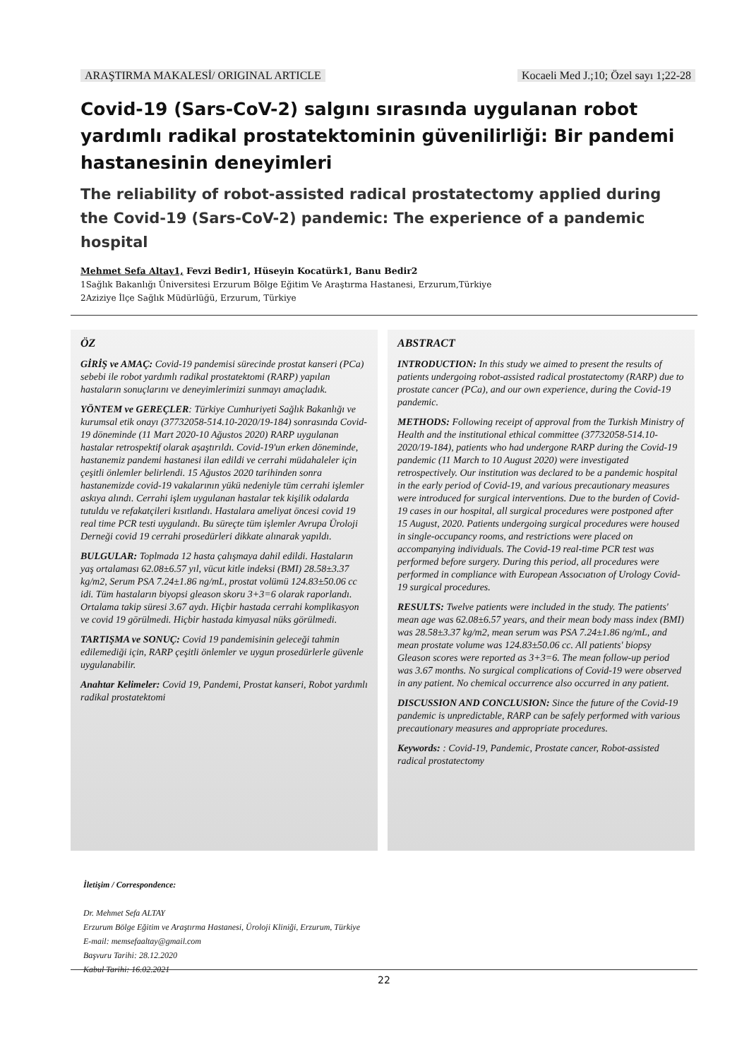ARAŞTIRMA MAKALESİ/ ORIGINAL ARTICLE Kocaeli Med J.;10; Özel sayı 1;22-28
Covid-19 (Sars-CoV-2) salgını sırasında uygulanan robot yardımlı radikal prostatektominin güvenilirliği: Bir pandemi hastanesinin deneyimleri
The reliability of robot-assisted radical prostatectomy applied during the Covid-19 (Sars-CoV-2) pandemic: The experience of a pandemic hospital
Mehmet Sefa Altay1, Fevzi Bedir1, Hüseyin Kocatürk1, Banu Bedir2
1Sağlık Bakanlığı Üniversitesi Erzurum Bölge Eğitim Ve Araştırma Hastanesi, Erzurum,Türkiye
2Aziziye İlçe Sağlık Müdürlüğü, Erzurum, Türkiye
ÖZ
GİRİŞ ve AMAÇ: Covid-19 pandemisi sürecinde prostat kanseri (PCa) sebebi ile robot yardımlı radikal prostatektomi (RARP) yapılan hastaların sonuçlarını ve deneyimlerimizi sunmayı amaçladık.
YÖNTEM ve GEREÇLER: Türkiye Cumhuriyeti Sağlık Bakanlığı ve kurumsal etik onayı (37732058-514.10-2020/19-184) sonrasında Covid-19 döneminde (11 Mart 2020-10 Ağustos 2020) RARP uygulanan hastalar retrospektif olarak aşaştırıldı. Covid-19'un erken döneminde, hastanemiz pandemi hastanesi ilan edildi ve cerrahi müdahaleler için çeşitli önlemler belirlendi. 15 Ağustos 2020 tarihinden sonra hastanemizde covid-19 vakalarının yükü nedeniyle tüm cerrahi işlemler askıya alındı. Cerrahi işlem uygulanan hastalar tek kişilik odalarda tutuldu ve refakatçileri kısıtlandı. Hastalara ameliyat öncesi covid 19 real time PCR testi uygulandı. Bu süreçte tüm işlemler Avrupa Üroloji Derneği covid 19 cerrahi prosedürleri dikkate alınarak yapıldı.
BULGULAR: Toplmada 12 hasta çalışmaya dahil edildi. Hastaların yaş ortalaması 62.08±6.57 yıl, vücut kitle indeksi (BMI) 28.58±3.37 kg/m2, Serum PSA 7.24±1.86 ng/mL, prostat volümü 124.83±50.06 cc idi. Tüm hastaların biyopsi gleason skoru 3+3=6 olarak raporlandı. Ortalama takip süresi 3.67 aydı. Hiçbir hastada cerrahi komplikasyon ve covid 19 görülmedi. Hiçbir hastada kimyasal nüks görülmedi.
TARTIŞMA ve SONUÇ: Covid 19 pandemisinin geleceği tahmin edilemediği için, RARP çeşitli önlemler ve uygun prosedürlerle güvenle uygulanabilir.
Anahtar Kelimeler: Covid 19, Pandemi, Prostat kanseri, Robot yardımlı radikal prostatektomi
ABSTRACT
INTRODUCTION: In this study we aimed to present the results of patients undergoing robot-assisted radical prostatectomy (RARP) due to prostate cancer (PCa), and our own experience, during the Covid-19 pandemic.
METHODS: Following receipt of approval from the Turkish Ministry of Health and the institutional ethical committee (37732058-514.10-2020/19-184), patients who had undergone RARP during the Covid-19 pandemic (11 March to 10 August 2020) were investigated retrospectively. Our institution was declared to be a pandemic hospital in the early period of Covid-19, and various precautionary measures were introduced for surgical interventions. Due to the burden of Covid-19 cases in our hospital, all surgical procedures were postponed after 15 August, 2020. Patients undergoing surgical procedures were housed in single-occupancy rooms, and restrictions were placed on accompanying individuals. The Covid-19 real-time PCR test was performed before surgery. During this period, all procedures were performed in compliance with European Assocıatıon of Urology Covid-19 surgical procedures.
RESULTS: Twelve patients were included in the study. The patients' mean age was 62.08±6.57 years, and their mean body mass index (BMI) was 28.58±3.37 kg/m2, mean serum was PSA 7.24±1.86 ng/mL, and mean prostate volume was 124.83±50.06 cc. All patients' biopsy Gleason scores were reported as 3+3=6. The mean follow-up period was 3.67 months. No surgical complications of Covid-19 were observed in any patient. No chemical occurrence also occurred in any patient.
DISCUSSION AND CONCLUSION: Since the future of the Covid-19 pandemic is unpredictable, RARP can be safely performed with various precautionary measures and appropriate procedures.
Keywords: : Covid-19, Pandemic, Prostate cancer, Robot-assisted radical prostatectomy
İletişim / Correspondence:
Dr. Mehmet Sefa ALTAY
Erzurum Bölge Eğitim ve Araştırma Hastanesi, Üroloji Kliniği, Erzurum, Türkiye
E-mail: memsefaaltay@gmail.com
Başvuru Tarihi: 28.12.2020
Kabul Tarihi: 16.02.2021
22